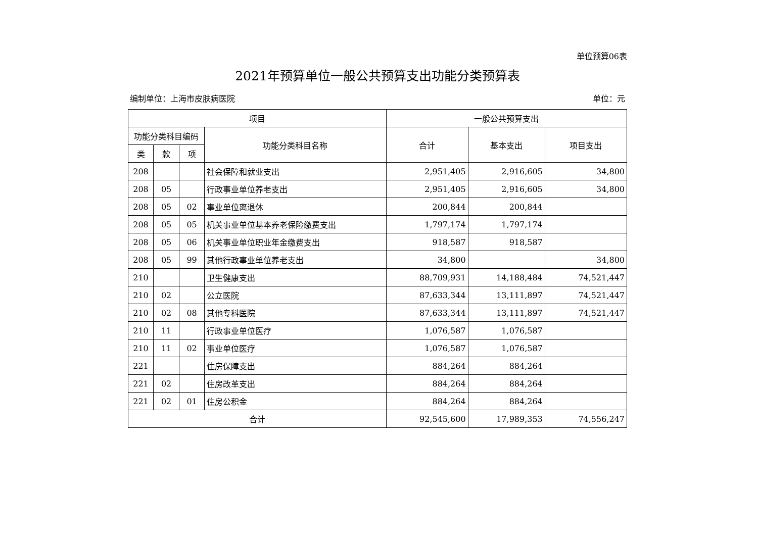单位预算06表
2021年预算单位一般公共预算支出功能分类预算表
编制单位：上海市皮肤病医院 单位：元
| 项目 | | | | 一般公共预算支出 | | |
| --- | --- | --- | --- | --- | --- | --- |
| 功能分类科目编码 | | | 功能分类科目名称 | 合计 | 基本支出 | 项目支出 |
| 类 | 款 | 项 | | | | |
| 208 | | | 社会保障和就业支出 | 2,951,405 | 2,916,605 | 34,800 |
| 208 | 05 | | 行政事业单位养老支出 | 2,951,405 | 2,916,605 | 34,800 |
| 208 | 05 | 02 | 事业单位离退休 | 200,844 | 200,844 | |
| 208 | 05 | 05 | 机关事业单位基本养老保险缴费支出 | 1,797,174 | 1,797,174 | |
| 208 | 05 | 06 | 机关事业单位职业年金缴费支出 | 918,587 | 918,587 | |
| 208 | 05 | 99 | 其他行政事业单位养老支出 | 34,800 | | 34,800 |
| 210 | | | 卫生健康支出 | 88,709,931 | 14,188,484 | 74,521,447 |
| 210 | 02 | | 公立医院 | 87,633,344 | 13,111,897 | 74,521,447 |
| 210 | 02 | 08 | 其他专科医院 | 87,633,344 | 13,111,897 | 74,521,447 |
| 210 | 11 | | 行政事业单位医疗 | 1,076,587 | 1,076,587 | |
| 210 | 11 | 02 | 事业单位医疗 | 1,076,587 | 1,076,587 | |
| 221 | | | 住房保障支出 | 884,264 | 884,264 | |
| 221 | 02 | | 住房改革支出 | 884,264 | 884,264 | |
| 221 | 02 | 01 | 住房公积金 | 884,264 | 884,264 | |
| 合计 | | | | 92,545,600 | 17,989,353 | 74,556,247 |